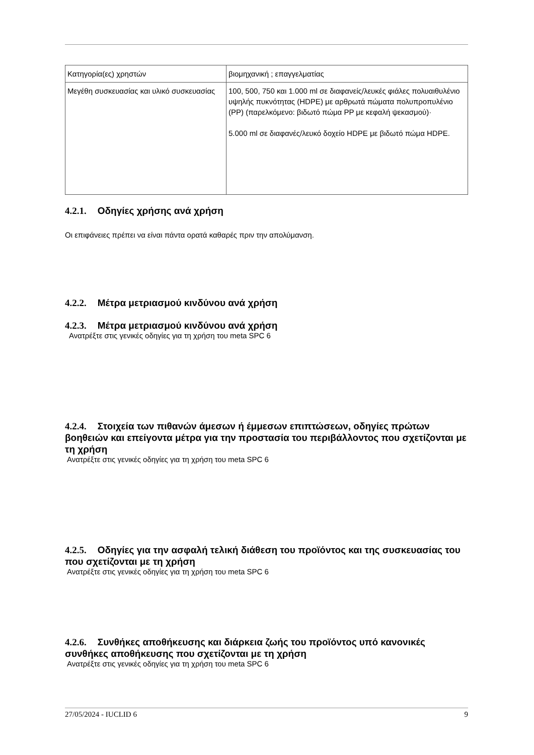| Κατηγορία(ες) χρηστών | βιομηχανική ; επαγγελματίας |
| Μεγέθη συσκευασίας και υλικό συσκευασίας | 100, 500, 750 και 1.000 ml σε διαφανείς/λευκές φιάλες πολυαιθυλένιο υψηλής πυκνότητας (HDPE) με αρθρωτά πώματα πολυπροπυλένιο (PP) (παρελκόμενο: βιδωτό πώμα PP με κεφαλή ψεκασμού)· 5.000 ml σε διαφανές/λευκό δοχείο HDPE με βιδωτό πώμα HDPE. |
4.2.1. Οδηγίες χρήσης ανά χρήση
Οι επιφάνειες πρέπει να είναι πάντα ορατά καθαρές πριν την απολύμανση.
4.2.2. Μέτρα μετριασμού κινδύνου ανά χρήση
4.2.3. Μέτρα μετριασμού κινδύνου ανά χρήση
Ανατρέξτε στις γενικές οδηγίες για τη χρήση του meta SPC 6
4.2.4. Στοιχεία των πιθανών άμεσων ή έμμεσων επιπτώσεων, οδηγίες πρώτων βοηθειών και επείγοντα μέτρα για την προστασία του περιβάλλοντος που σχετίζονται με τη χρήση
Ανατρέξτε στις γενικές οδηγίες για τη χρήση του meta SPC 6
4.2.5. Οδηγίες για την ασφαλή τελική διάθεση του προϊόντος και της συσκευασίας του που σχετίζονται με τη χρήση
Ανατρέξτε στις γενικές οδηγίες για τη χρήση του meta SPC 6
4.2.6. Συνθήκες αποθήκευσης και διάρκεια ζωής του προϊόντος υπό κανονικές συνθήκες αποθήκευσης που σχετίζονται με τη χρήση
Ανατρέξτε στις γενικές οδηγίες για τη χρήση του meta SPC 6
27/05/2024 - IUCLID 6 9